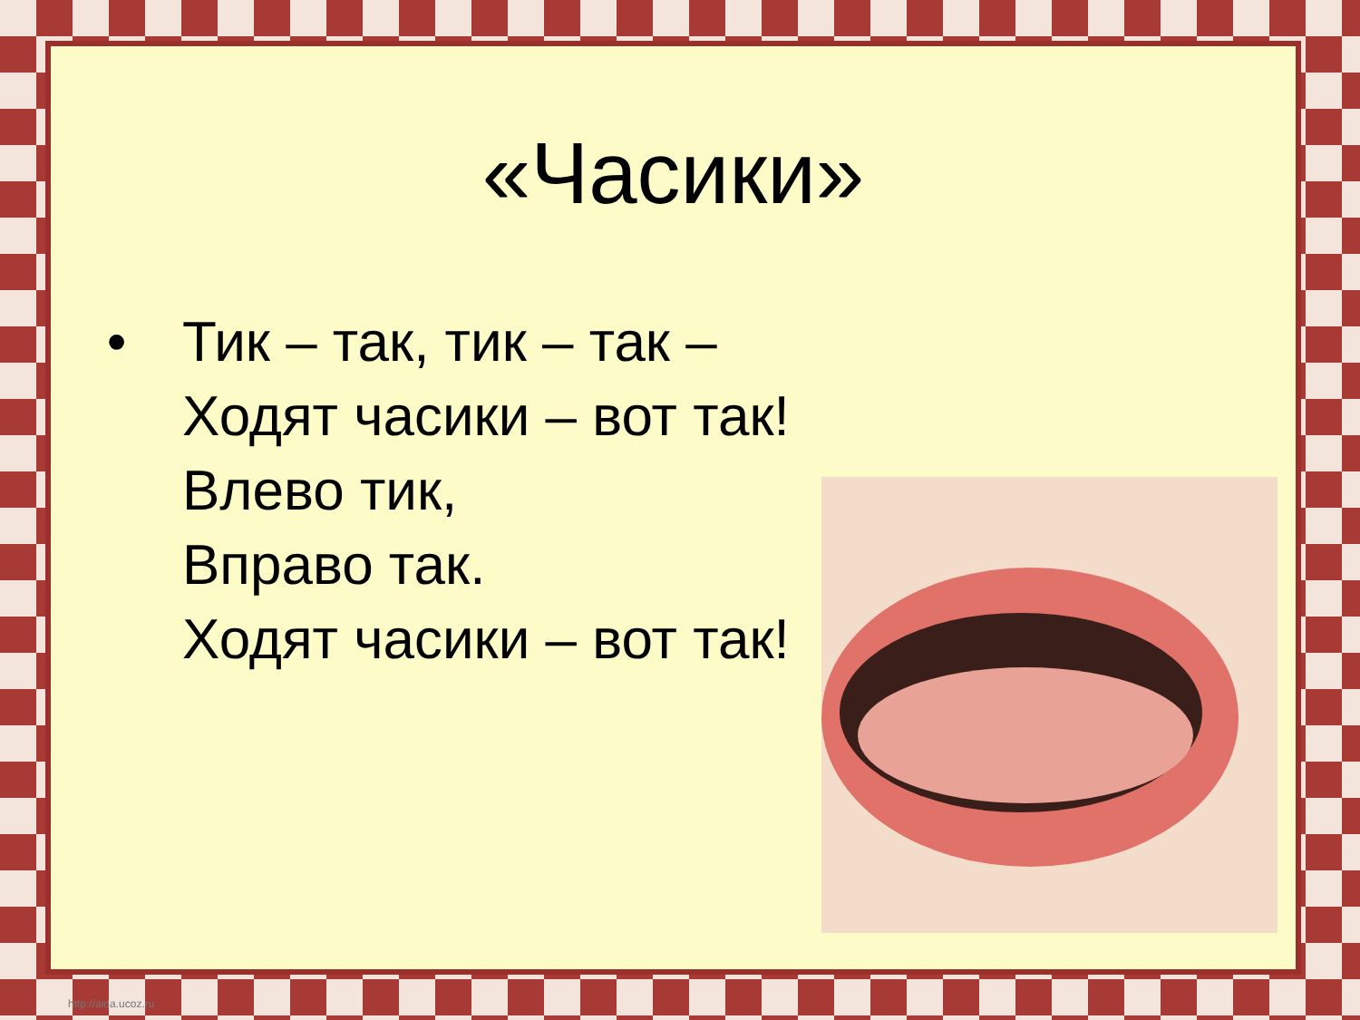«Часики»
• Тик – так, тик – так –
Ходят часики – вот так!
Влево тик,
Вправо так.
Ходят часики – вот так!
http://aida.ucoz.ru